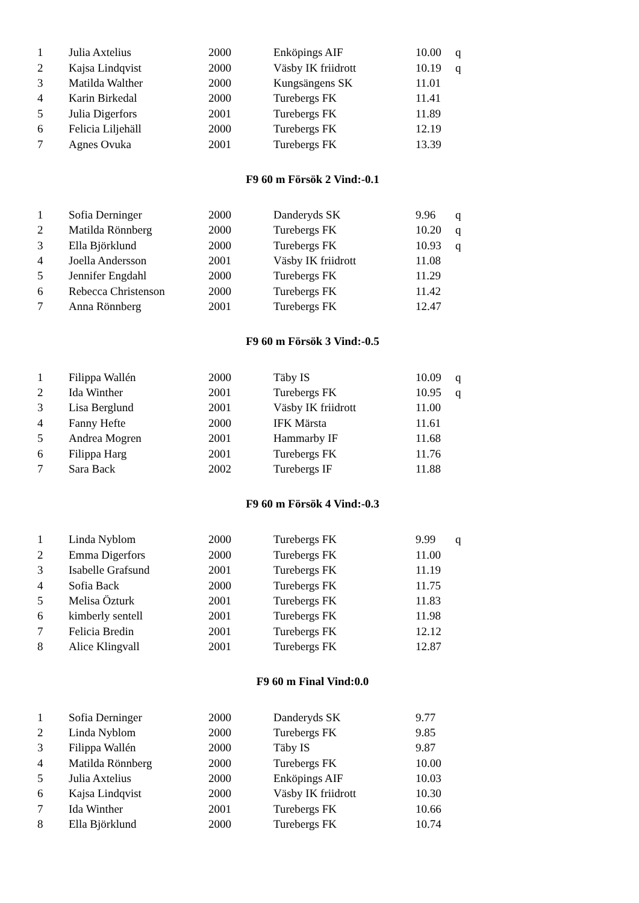| 1 | Julia Axtelius | 2000 | Enköpings AIF | 10.00 | q |
| 2 | Kajsa Lindqvist | 2000 | Väsby IK friidrott | 10.19 | q |
| 3 | Matilda Walther | 2000 | Kungsängens SK | 11.01 | |
| 4 | Karin Birkedal | 2000 | Turebergs FK | 11.41 | |
| 5 | Julia Digerfors | 2001 | Turebergs FK | 11.89 | |
| 6 | Felicia Liljehäll | 2000 | Turebergs FK | 12.19 | |
| 7 | Agnes Ovuka | 2001 | Turebergs FK | 13.39 | |
F9 60 m Försök 2 Vind:-0.1
| 1 | Sofia Derninger | 2000 | Danderyds SK | 9.96 | q |
| 2 | Matilda Rönnberg | 2000 | Turebergs FK | 10.20 | q |
| 3 | Ella Björklund | 2000 | Turebergs FK | 10.93 | q |
| 4 | Joella Andersson | 2001 | Väsby IK friidrott | 11.08 | |
| 5 | Jennifer Engdahl | 2000 | Turebergs FK | 11.29 | |
| 6 | Rebecca Christenson | 2000 | Turebergs FK | 11.42 | |
| 7 | Anna Rönnberg | 2001 | Turebergs FK | 12.47 | |
F9 60 m Försök 3 Vind:-0.5
| 1 | Filippa Wallén | 2000 | Täby IS | 10.09 | q |
| 2 | Ida Winther | 2001 | Turebergs FK | 10.95 | q |
| 3 | Lisa Berglund | 2001 | Väsby IK friidrott | 11.00 | |
| 4 | Fanny Hefte | 2000 | IFK Märsta | 11.61 | |
| 5 | Andrea Mogren | 2001 | Hammarby IF | 11.68 | |
| 6 | Filippa Harg | 2001 | Turebergs FK | 11.76 | |
| 7 | Sara Back | 2002 | Turebergs IF | 11.88 | |
F9 60 m Försök 4 Vind:-0.3
| 1 | Linda Nyblom | 2000 | Turebergs FK | 9.99 | q |
| 2 | Emma Digerfors | 2000 | Turebergs FK | 11.00 | |
| 3 | Isabelle Grafsund | 2001 | Turebergs FK | 11.19 | |
| 4 | Sofia Back | 2000 | Turebergs FK | 11.75 | |
| 5 | Melisa Özturk | 2001 | Turebergs FK | 11.83 | |
| 6 | kimberly sentell | 2001 | Turebergs FK | 11.98 | |
| 7 | Felicia Bredin | 2001 | Turebergs FK | 12.12 | |
| 8 | Alice Klingvall | 2001 | Turebergs FK | 12.87 | |
F9 60 m Final Vind:0.0
| 1 | Sofia Derninger | 2000 | Danderyds SK | 9.77 | |
| 2 | Linda Nyblom | 2000 | Turebergs FK | 9.85 | |
| 3 | Filippa Wallén | 2000 | Täby IS | 9.87 | |
| 4 | Matilda Rönnberg | 2000 | Turebergs FK | 10.00 | |
| 5 | Julia Axtelius | 2000 | Enköpings AIF | 10.03 | |
| 6 | Kajsa Lindqvist | 2000 | Väsby IK friidrott | 10.30 | |
| 7 | Ida Winther | 2001 | Turebergs FK | 10.66 | |
| 8 | Ella Björklund | 2000 | Turebergs FK | 10.74 | |